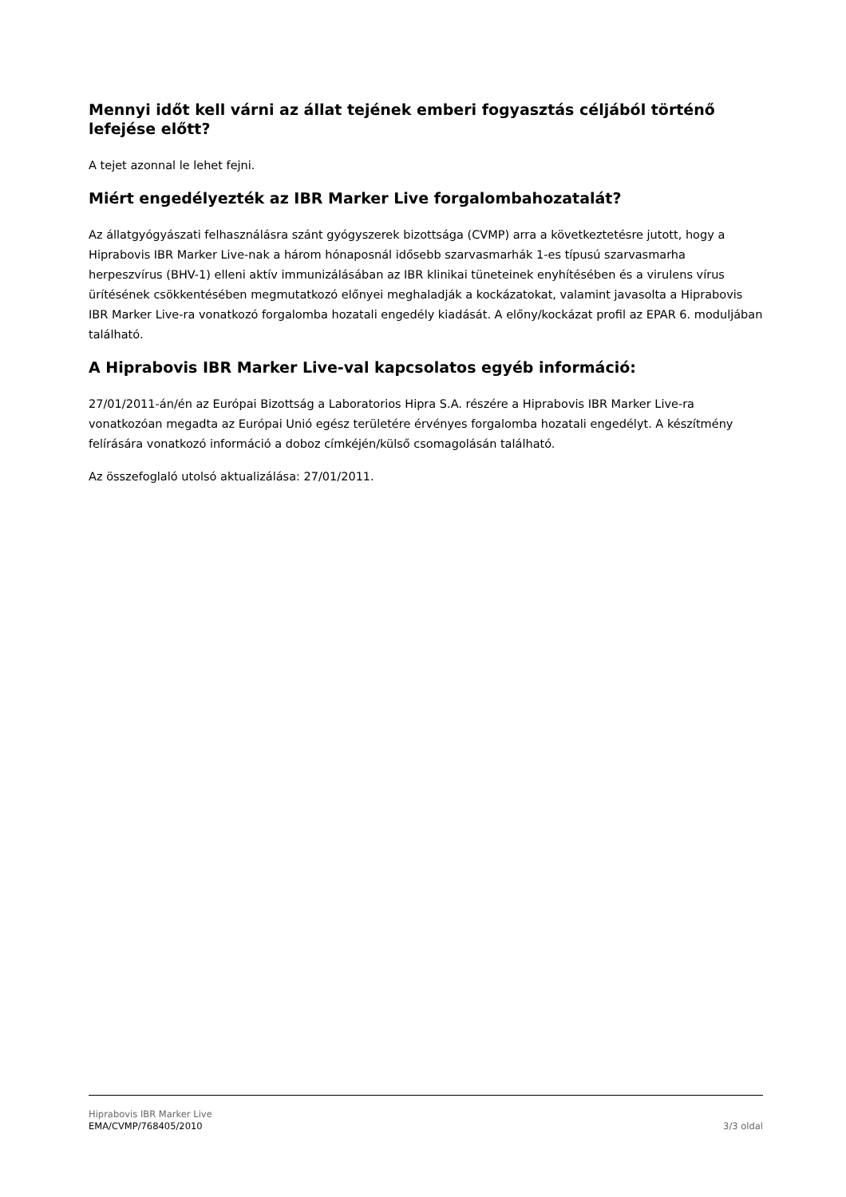Mennyi időt kell várni az állat tejének emberi fogyasztás céljából történő lefejése előtt?
A tejet azonnal le lehet fejni.
Miért engedélyezték az IBR Marker Live forgalombahozatalát?
Az állatgyógyászati felhasználásra szánt gyógyszerek bizottsága (CVMP) arra a következtetésre jutott, hogy a Hiprabovis IBR Marker Live-nak a három hónaposnál idősebb szarvasmarhák 1-es típusú szarvasmarha herpeszvírus (BHV-1) elleni aktív immunizálásában az IBR klinikai tüneteinek enyhítésében és a virulens vírus ürítésének csökkentésében megmutatkozó előnyei meghaladják a kockázatokat, valamint javasolta a Hiprabovis IBR Marker Live-ra vonatkozó forgalomba hozatali engedély kiadását. A előny/kockázat profil az EPAR 6. moduljában található.
A Hiprabovis IBR Marker Live-val kapcsolatos egyéb információ:
27/01/2011-án/én az Európai Bizottság a Laboratorios Hipra S.A. részére a Hiprabovis IBR Marker Live-ra vonatkozóan megadta az Európai Unió egész területére érvényes forgalomba hozatali engedélyt. A készítmény felírására vonatkozó információ a doboz címkéjén/külső csomagolásán található.
Az összefoglaló utolsó aktualizálása: 27/01/2011.
Hiprabovis IBR Marker Live
EMA/CVMP/768405/2010 3/3 oldal